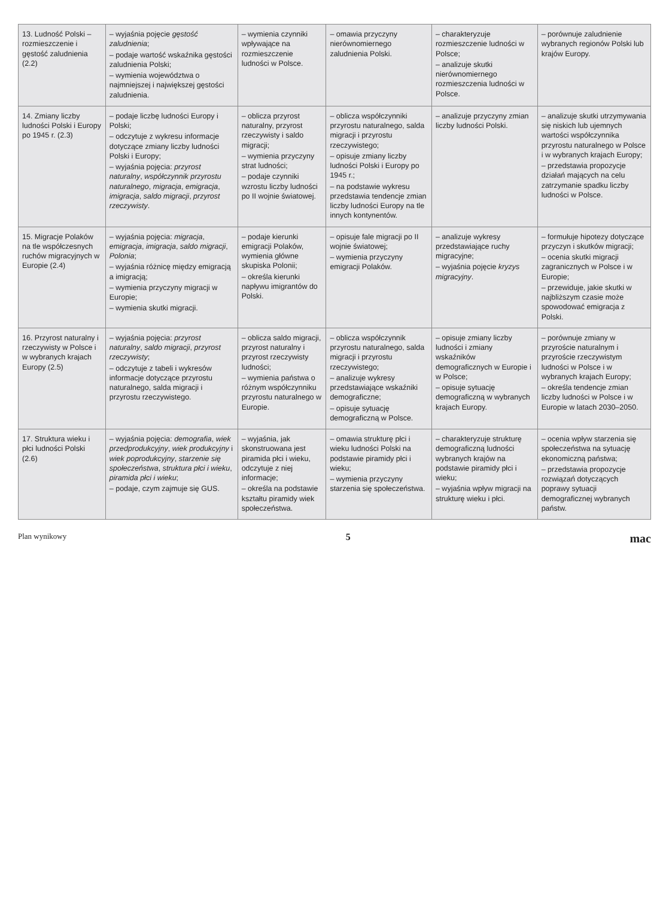| 13. Ludność Polski – rozmieszczenie i gęstość zaludnienia (2.2) | – wyjaśnia pojęcie gęstość zaludnienia ; – podaje wartość wskaźnika gęstości zaludnienia Polski; – wymienia województwa o najmniejszej i największej gęstości zaludnienia. | – wymienia czynniki wpływające na rozmieszczenie ludności w Polsce. | – omawia przyczyny nierównomiernego zaludnienia Polski. | – charakteryzuje rozmieszczenie ludności w Polsce; – analizuje skutki nierównomiernego rozmieszczenia ludności w Polsce. | – porównuje zaludnienie wybranych regionów Polski lub krajów Europy. |
| 14. Zmiany liczby ludności Polski i Europy po 1945 r. (2.3) | – podaje liczbę ludności Europy i Polski; – odczytuje z wykresu informacje dotyczące zmiany liczby ludności Polski i Europy; – wyjaśnia pojęcia: przyrost naturalny , współczynnik przyrostu naturalnego , migracja , emigracja , imigracja , saldo migracji , przyrost rzeczywisty . | – oblicza przyrost naturalny, przyrost rzeczywisty i saldo migracji; – wymienia przyczyny strat ludności; – podaje czynniki wzrostu liczby ludności po II wojnie światowej. | – oblicza współczynniki przyrostu naturalnego, salda migracji i przyrostu rzeczywistego; – opisuje zmiany liczby ludności Polski i Europy po 1945 r.; – na podstawie wykresu przedstawia tendencje zmian liczby ludności Europy na tle innych kontynentów. | – analizuje przyczyny zmian liczby ludności Polski. | – analizuje skutki utrzymywania się niskich lub ujemnych wartości współczynnika przyrostu naturalnego w Polsce i w wybranych krajach Europy; – przedstawia propozycje działań mających na celu zatrzymanie spadku liczby ludności w Polsce. |
| 15. Migracje Polaków na tle współczesnych ruchów migracyjnych w Europie (2.4) | – wyjaśnia pojęcia: migracja , emigracja , imigracja , saldo migracji , Polonia ; – wyjaśnia różnicę między emigracją a imigracją; – wymienia przyczyny migracji w Europie; – wymienia skutki migracji. | – podaje kierunki emigracji Polaków, wymienia główne skupiska Polonii; – określa kierunki napływu imigrantów do Polski. | – opisuje fale migracji po II wojnie światowej; – wymienia przyczyny emigracji Polaków. | – analizuje wykresy przedstawiające ruchy migracyjne; – wyjaśnia pojęcie kryzys migracyjny . | – formułuje hipotezy dotyczące przyczyn i skutków migracji; – ocenia skutki migracji zagranicznych w Polsce i w Europie; – przewiduje, jakie skutki w najbliższym czasie może spowodować emigracja z Polski. |
| 16. Przyrost naturalny i rzeczywisty w Polsce i w wybranych krajach Europy (2.5) | – wyjaśnia pojęcia: przyrost naturalny , saldo migracji , przyrost rzeczywisty ; – odczytuje z tabeli i wykresów informacje dotyczące przyrostu naturalnego, salda migracji i przyrostu rzeczywistego. | – oblicza saldo migracji, przyrost naturalny i przyrost rzeczywisty ludności; – wymienia państwa o różnym współczynniku przyrostu naturalnego w Europie. | – oblicza współczynnik przyrostu naturalnego, salda migracji i przyrostu rzeczywistego; – analizuje wykresy przedstawiające wskaźniki demograficzne; – opisuje sytuację demograficzną w Polsce. | – opisuje zmiany liczby ludności i zmiany wskaźników demograficznych w Europie i w Polsce; – opisuje sytuację demograficzną w wybranych krajach Europy. | – porównuje zmiany w przyroście naturalnym i przyroście rzeczywistym ludności w Polsce i w wybranych krajach Europy; – określa tendencje zmian liczby ludności w Polsce i w Europie w latach 2030–2050. |
| 17. Struktura wieku i płci ludności Polski (2.6) | – wyjaśnia pojęcia: demografia , wiek przedprodukcyjny , wiek produkcyjny i wiek poprodukcyjny , starzenie się społeczeństwa , struktura płci i wieku , piramida płci i wieku ; – podaje, czym zajmuje się GUS. | – wyjaśnia, jak skonstruowana jest piramida płci i wieku, odczytuje z niej informacje; – określa na podstawie kształtu piramidy wiek społeczeństwa. | – omawia strukturę płci i wieku ludności Polski na podstawie piramidy płci i wieku; – wymienia przyczyny starzenia się społeczeństwa. | – charakteryzuje strukturę demograficzną ludności wybranych krajów na podstawie piramidy płci i wieku; – wyjaśnia wpływ migracji na strukturę wieku i płci. | – ocenia wpływ starzenia się społeczeństwa na sytuację ekonomiczną państwa; – przedstawia propozycje rozwiązań dotyczących poprawy sytuacji demograficznej wybranych państw. |
Plan wynikowy 5 mac